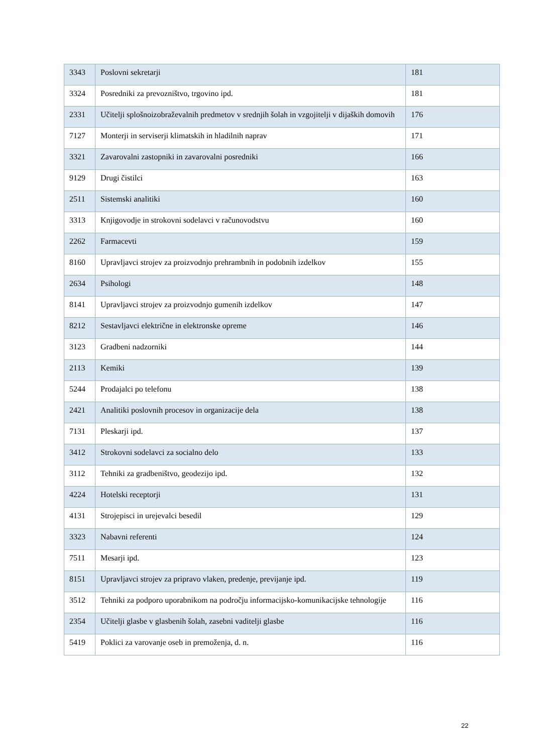| 3343 | Poslovni sekretarji | 181 |
| 3324 | Posredniki za prevozništvo, trgovino ipd. | 181 |
| 2331 | Učitelji splošnoizobraževalnih predmetov v srednjih šolah in vzgojitelji v dijaških domovih | 176 |
| 7127 | Monterji in serviserji klimatskih in hladilnih naprav | 171 |
| 3321 | Zavarovalni zastopniki in zavarovalni posredniki | 166 |
| 9129 | Drugi čistilci | 163 |
| 2511 | Sistemski analitiki | 160 |
| 3313 | Knjigovodje in strokovni sodelavci v računovodstvu | 160 |
| 2262 | Farmacevti | 159 |
| 8160 | Upravljavci strojev za proizvodnjo prehrambnih in podobnih izdelkov | 155 |
| 2634 | Psihologi | 148 |
| 8141 | Upravljavci strojev za proizvodnjo gumenih izdelkov | 147 |
| 8212 | Sestavljavci električne in elektronske opreme | 146 |
| 3123 | Gradbeni nadzorniki | 144 |
| 2113 | Kemiki | 139 |
| 5244 | Prodajalci po telefonu | 138 |
| 2421 | Analitiki poslovnih procesov in organizacije dela | 138 |
| 7131 | Pleskarji ipd. | 137 |
| 3412 | Strokovni sodelavci za socialno delo | 133 |
| 3112 | Tehniki za gradbeništvo, geodezijo ipd. | 132 |
| 4224 | Hotelski receptorji | 131 |
| 4131 | Strojepisci in urejevalci besedil | 129 |
| 3323 | Nabavni referenti | 124 |
| 7511 | Mesarji ipd. | 123 |
| 8151 | Upravljavci strojev za pripravo vlaken, predenje, previjanje ipd. | 119 |
| 3512 | Tehniki za podporo uporabnikom na področju informacijsko-komunikacijske tehnologije | 116 |
| 2354 | Učitelji glasbe v glasbenih šolah, zasebni vaditelji glasbe | 116 |
| 5419 | Poklici za varovanje oseb in premoženja, d. n. | 116 |
22